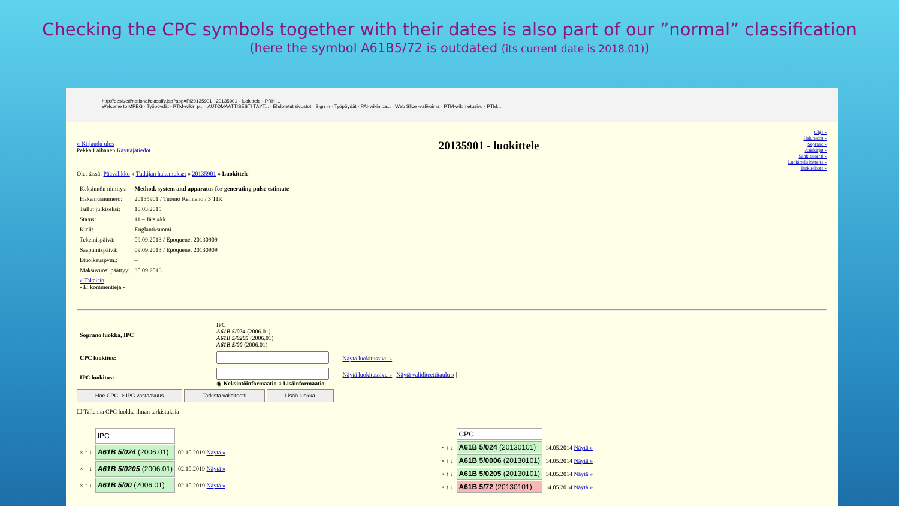Checking the CPC symbols together with their dates is also part of our ”normal” classification
(here the symbol A61B5/72 is outdated (its current date is 2018.01))
http://desk/ed/national/classify.jsp?app=FI20135901 20135901 - luokittele - PRH ...
Welcome to MPEG · Työpöydät - PTM-wikin p... · AUTOMAATTISESTI TÄYT... · Ehdotetut sivustot · Sign in · Työpöydät - PAI-wikin pa... · Web Slice -valikoima · PTM-wikin etusivu - PTM...
Ohje »
Hak.tiedot »
Soprano »
Asiakirjat »
Sähk.asiointi »
Luokittelu historia »
Tutk.seloste »
« Kirjaudu ulos
Pekka Laihanen Käyttäjätiedot
20135901 - luokittele
Olet tässä: Päävalikko » Tutkijan hakemukset » 20135901 » Luokittele
| Keksinnön nimitys: | Method, system and apparatus for generating pulse estimate |
| Hakemusnumero: | 20135901 / Tuomo Reiniaho / 3 TIR |
| Tullut julkiseksi: | 10.03.2015 |
| Status: | 11 – Jäts 4kk |
| Kieli: | Englanti/suomi |
| Tekemispäivä: | 09.09.2013 / Epoquenet 20130909 |
| Saapumispäivä: | 09.09.2013 / Epoquenet 20130909 |
| Etuoikeuspvm.: | – |
| Maksuvuosi päättyy: | 30.09.2016 |
| « Takaisin - Ei kommentteja - | |
| Soprano luokka, IPC | IPC A61B 5/024 (2006.01) A61B 5/0205 (2006.01) A61B 5/00 (2006.01) |
| CPC luokitus: | Näytä luokitussivu » / |
| IPC luokitus: | Näytä luokitussivu » / Näytä validiteettitaulu » / ◉ Keksintöinformaatio ○ Lisäinformaatio |
Hae CPC -> IPC vastaavuus Tarkista validiteetti Lisää luokka
☐ Tallenna CPC luokka ilman tarkistuksia
| | IPC | |
| × ↑ ↓ | A61B 5/024 (2006.01) | 02.10.2019 Näytä » |
| × ↑ ↓ | A61B 5/0205 (2006.01) | 02.10.2019 Näytä » |
| × ↑ ↓ | A61B 5/00 (2006.01) | 02.10.2019 Näytä » |
| | CPC | |
| × ↑ ↓ | A61B 5/024 (20130101) | 14.05.2014 Näytä » |
| × ↑ ↓ | A61B 5/0006 (20130101) | 14.05.2014 Näytä » |
| × ↑ ↓ | A61B 5/0205 (20130101) | 14.05.2014 Näytä » |
| × ↑ ↓ | A61B 5/72 (20130101) | 14.05.2014 Näytä » |